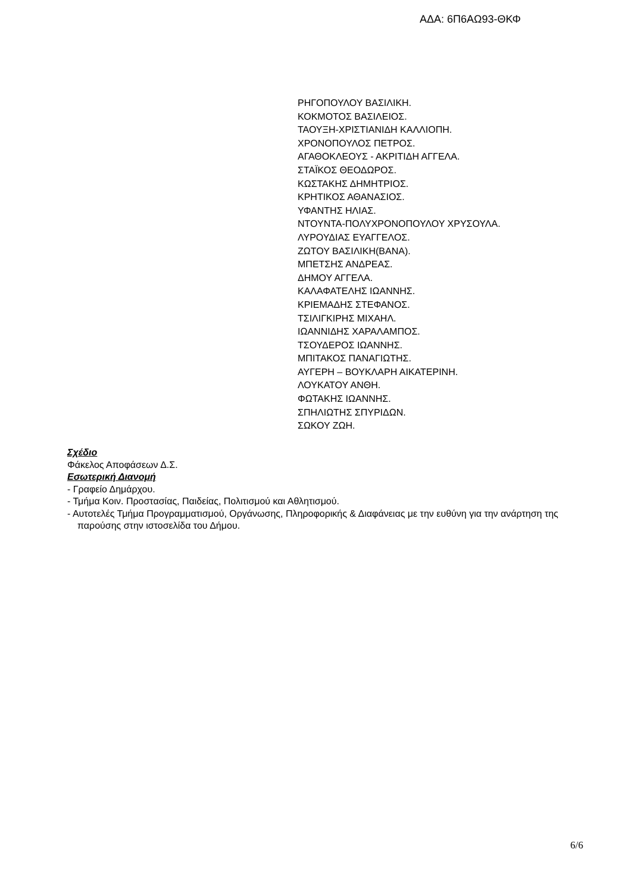ΑΔΑ: 6Π6ΑΩ93-ΘΚΦ
ΡΗΓΟΠΟΥΛΟΥ ΒΑΣΙΛΙΚΗ.
ΚΟΚΜΟΤΟΣ ΒΑΣΙΛΕΙΟΣ.
ΤΑΟΥΞΗ-ΧΡΙΣΤΙΑΝΙΔΗ ΚΑΛΛΙΟΠΗ.
ΧΡΟΝΟΠΟΥΛΟΣ ΠΕΤΡΟΣ.
ΑΓΑΘΟΚΛΕΟΥΣ - ΑΚΡΙΤΙΔΗ ΑΓΓΕΛΑ.
ΣΤΑΪΚΟΣ ΘΕΟΔΩΡΟΣ.
ΚΩΣΤΑΚΗΣ ΔΗΜΗΤΡΙΟΣ.
ΚΡΗΤΙΚΟΣ ΑΘΑΝΑΣΙΟΣ.
ΥΦΑΝΤΗΣ ΗΛΙΑΣ.
ΝΤΟΥΝΤΑ-ΠΟΛΥΧΡΟΝΟΠΟΥΛΟΥ ΧΡΥΣΟΥΛΑ.
ΛΥΡΟΥΔΙΑΣ ΕΥΑΓΓΕΛΟΣ.
ΖΩΤΟΥ ΒΑΣΙΛΙΚΗ(ΒΑΝΑ).
ΜΠΕΤΣΗΣ ΑΝΔΡΕΑΣ.
ΔΗΜΟΥ ΑΓΓΕΛΑ.
ΚΑΛΑΦΑΤΕΛΗΣ ΙΩΑΝΝΗΣ.
ΚΡΙΕΜΑΔΗΣ ΣΤΕΦΑΝΟΣ.
ΤΣΙΛΙΓΚΙΡΗΣ ΜΙΧΑΗΛ.
ΙΩΑΝΝΙΔΗΣ ΧΑΡΑΛΑΜΠΟΣ.
ΤΣΟΥΔΕΡΟΣ ΙΩΑΝΝΗΣ.
ΜΠΙΤΑΚΟΣ ΠΑΝΑΓΙΩΤΗΣ.
ΑΥΓΕΡΗ – ΒΟΥΚΛΑΡΗ ΑΙΚΑΤΕΡΙΝΗ.
ΛΟΥΚΑΤΟΥ ΑΝΘΗ.
ΦΩΤΑΚΗΣ ΙΩΑΝΝΗΣ.
ΣΠΗΛΙΩΤΗΣ ΣΠΥΡΙΔΩΝ.
ΣΩΚΟΥ ΖΩΗ.
Σχέδιο
Φάκελος Αποφάσεων Δ.Σ.
Εσωτερική Διανομή
- Γραφείο Δημάρχου.
- Τμήμα Κοιν. Προστασίας, Παιδείας, Πολιτισμού και Αθλητισμού.
- Αυτοτελές Τμήμα Προγραμματισμού, Οργάνωσης, Πληροφορικής & Διαφάνειας με την ευθύνη για την ανάρτηση της παρούσης στην ιστοσελίδα του Δήμου.
6/6